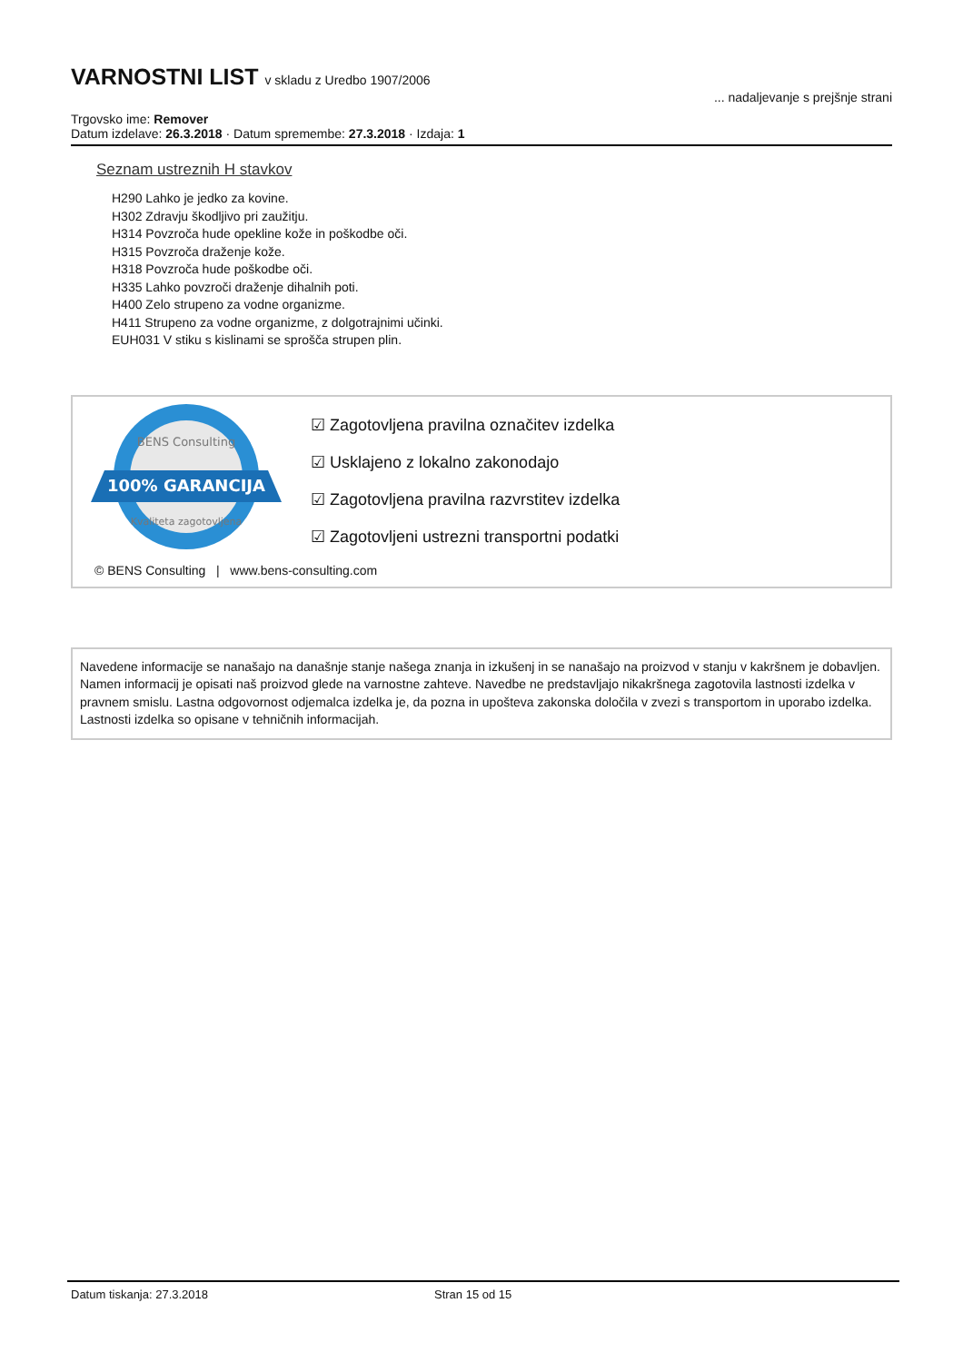VARNOSTNI LIST v skladu z Uredbo 1907/2006
Trgovsko ime: Remover
Datum izdelave: 26.3.2018 · Datum spremembe: 27.3.2018 · Izdaja: 1
... nadaljevanje s prejšnje strani
Seznam ustreznih H stavkov
H290 Lahko je jedko za kovine.
H302 Zdravju škodljivo pri zaužitju.
H314 Povzroča hude opekline kože in poškodbe oči.
H315 Povzroča draženje kože.
H318 Povzroča hude poškodbe oči.
H335 Lahko povzroči draženje dihalnih poti.
H400 Zelo strupeno za vodne organizme.
H411 Strupeno za vodne organizme, z dolgotrajnimi učinki.
EUH031 V stiku s kislinami se sprošča strupen plin.
BENS Consulting
100% GARANCIJA
Kvaliteta zagotovljena
☑ Zagotovljena pravilna označitev izdelka
☑ Usklajeno z lokalno zakonodajo
☑ Zagotovljena pravilna razvrstitev izdelka
☑ Zagotovljeni ustrezni transportni podatki
© BENS Consulting | www.bens-consulting.com
Navedene informacije se nanašajo na današnje stanje našega znanja in izkušenj in se nanašajo na proizvod v stanju v kakršnem je dobavljen. Namen informacij je opisati naš proizvod glede na varnostne zahteve. Navedbe ne predstavljajo nikakršnega zagotovila lastnosti izdelka v pravnem smislu. Lastna odgovornost odjemalca izdelka je, da pozna in upošteva zakonska določila v zvezi s transportom in uporabo izdelka. Lastnosti izdelka so opisane v tehničnih informacijah.
Datum tiskanja: 27.3.2018 Stran 15 od 15